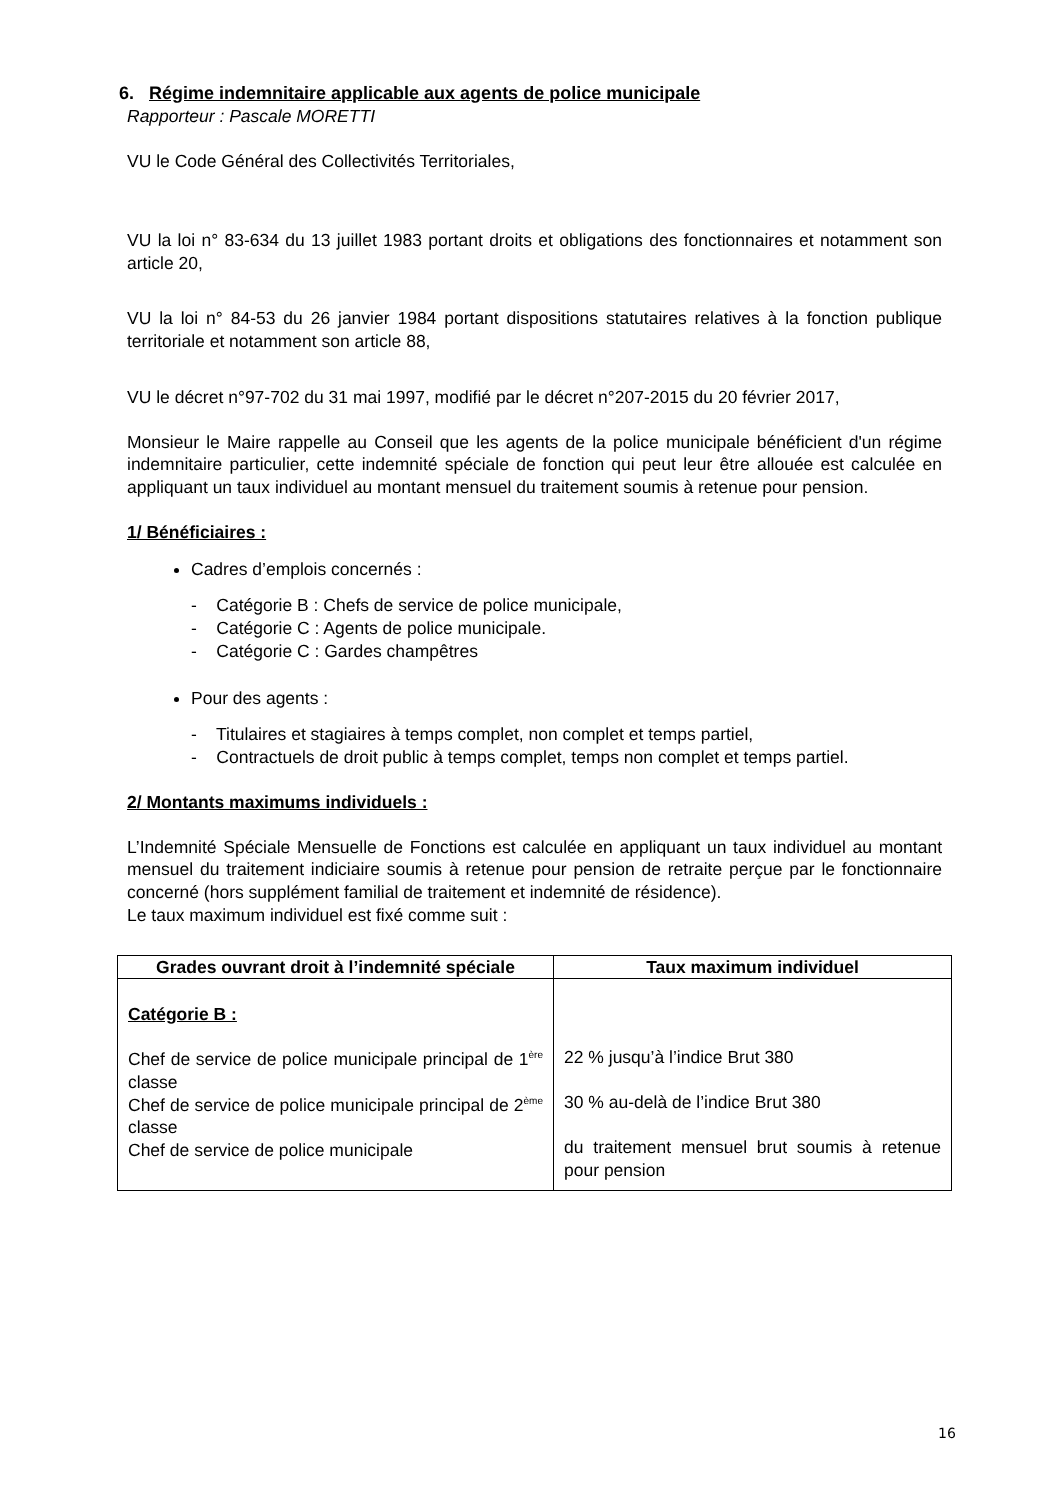6. Régime indemnitaire applicable aux agents de police municipale
Rapporteur : Pascale MORETTI
VU le Code Général des Collectivités Territoriales,
VU la loi n° 83-634 du 13 juillet 1983 portant droits et obligations des fonctionnaires et notamment son article 20,
VU la loi n° 84-53 du 26 janvier 1984 portant dispositions statutaires relatives à la fonction publique territoriale et notamment son article 88,
VU le décret n°97-702 du 31 mai 1997, modifié par le décret n°207-2015 du 20 février 2017,
Monsieur le Maire rappelle au Conseil que les agents de la police municipale bénéficient d'un régime indemnitaire particulier, cette indemnité spéciale de fonction qui peut leur être allouée est calculée en appliquant un taux individuel au montant mensuel du traitement soumis à retenue pour pension.
1/ Bénéficiaires :
Cadres d’emplois concernés :
- Catégorie B : Chefs de service de police municipale,
- Catégorie C : Agents de police municipale.
- Catégorie C : Gardes champêtres
Pour des agents :
- Titulaires et stagiaires à temps complet, non complet et temps partiel,
- Contractuels de droit public à temps complet, temps non complet et temps partiel.
2/ Montants maximums individuels :
L’Indemnité Spéciale Mensuelle de Fonctions est calculée en appliquant un taux individuel au montant mensuel du traitement indiciaire soumis à retenue pour pension de retraite perçue par le fonctionnaire concerné (hors supplément familial de traitement et indemnité de résidence).
Le taux maximum individuel est fixé comme suit :
| Grades ouvrant droit à l’indemnité spéciale | Taux maximum individuel |
| --- | --- |
| Catégorie B : Chef de service de police municipale principal de 1<sup>ère</sup> classe Chef de service de police municipale principal de 2<sup>ème</sup> classe Chef de service de police municipale | 22 % jusqu’à l’indice Brut 380 30 % au-delà de l’indice Brut 380 du traitement mensuel brut soumis à retenue pour pension |
16